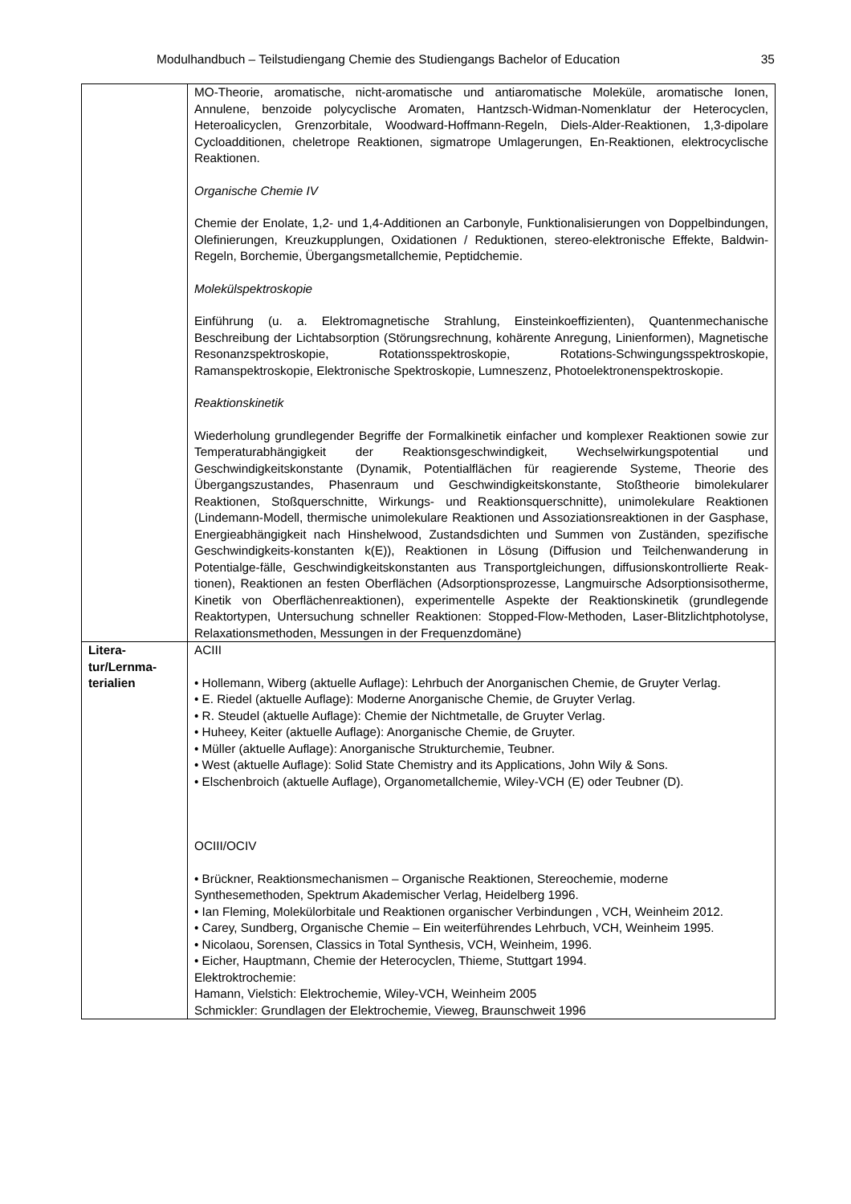Modulhandbuch – Teilstudiengang Chemie des Studiengangs Bachelor of Education 35
| | MO-Theorie, aromatische, nicht-aromatische und antiaromatische Moleküle, aromatische Ionen, Annulene, benzoide polycyclische Aromaten, Hantzsch-Widman-Nomenklatur der Heterocyclen, Heteroalicyclen, Grenzorbitale, Woodward-Hoffmann-Regeln, Diels-Alder-Reaktionen, 1,3-dipolare Cycloadditionen, cheletrope Reaktionen, sigmatrope Umlagerungen, En-Reaktionen, elektrocyclische Reaktionen. Organische Chemie IV Chemie der Enolate, 1,2- und 1,4-Additionen an Carbonyle, Funktionalisierungen von Doppelbindungen, Olefinierungen, Kreuzkupplungen, Oxidationen / Reduktionen, stereo-elektronische Effekte, Baldwin-Regeln, Borchemie, Übergangsmetallchemie, Peptidchemie. Molekülspektroskopie Einführung (u. a. Elektromagnetische Strahlung, Einsteinkoeffizienten), Quantenmechanische Beschreibung der Lichtabsorption (Störungsrechnung, kohärente Anregung, Linienformen), Magnetische Resonanzspektroskopie, Rotationsspektroskopie, Rotations-Schwingungsspektroskopie, Ramanspektroskopie, Elektronische Spektroskopie, Lumneszenz, Photoelektronenspektroskopie. Reaktionskinetik Wiederholung grundlegender Begriffe der Formalkinetik einfacher und komplexer Reaktionen sowie zur Temperaturabhängigkeit der Reaktionsgeschwindigkeit, Wechselwirkungspotential und Geschwindigkeitskonstante (Dynamik, Potentialflächen für reagierende Systeme, Theorie des Übergangszustandes, Phasenraum und Geschwindigkeitskonstante, Stoßtheorie bimolekularer Reaktionen, Stoßquerschnitte, Wirkungs- und Reaktionsquerschnitte), unimolekulare Reaktionen (Lindemann-Modell, thermische unimolekulare Reaktionen und Assoziationsreaktionen in der Gasphase, Energieabhängigkeit nach Hinshelwood, Zustandsdichten und Summen von Zuständen, spezifische Geschwindigkeits-konstanten k(E)), Reaktionen in Lösung (Diffusion und Teilchenwanderung in Potentialge-fälle, Geschwindigkeitskonstanten aus Transportgleichungen, diffusionskontrollierte Reak-tionen), Reaktionen an festen Oberflächen (Adsorptionsprozesse, Langmuirsche Adsorptionsisotherme, Kinetik von Oberflächenreaktionen), experimentelle Aspekte der Reaktionskinetik (grundlegende Reaktortypen, Untersuchung schneller Reaktionen: Stopped-Flow-Methoden, Laser-Blitzlichtphotolyse, Relaxationsmethoden, Messungen in der Frequenzdomäne) |
| Litera- tur/Lernma- terialien | ACIII • Hollemann, Wiberg (aktuelle Auflage): Lehrbuch der Anorganischen Chemie, de Gruyter Verlag. • E. Riedel (aktuelle Auflage): Moderne Anorganische Chemie, de Gruyter Verlag. • R. Steudel (aktuelle Auflage): Chemie der Nichtmetalle, de Gruyter Verlag. • Huheey, Keiter (aktuelle Auflage): Anorganische Chemie, de Gruyter. • Müller (aktuelle Auflage): Anorganische Strukturchemie, Teubner. • West (aktuelle Auflage): Solid State Chemistry and its Applications, John Wily & Sons. • Elschenbroich (aktuelle Auflage), Organometallchemie, Wiley-VCH (E) oder Teubner (D). OCIII/OCIV • Brückner, Reaktionsmechanismen – Organische Reaktionen, Stereochemie, moderne Synthesemethoden, Spektrum Akademischer Verlag, Heidelberg 1996. • Ian Fleming, Molekülorbitale und Reaktionen organischer Verbindungen , VCH, Weinheim 2012. • Carey, Sundberg, Organische Chemie – Ein weiterführendes Lehrbuch, VCH, Weinheim 1995. • Nicolaou, Sorensen, Classics in Total Synthesis, VCH, Weinheim, 1996. • Eicher, Hauptmann, Chemie der Heterocyclen, Thieme, Stuttgart 1994. Elektroktrochemie: Hamann, Vielstich: Elektrochemie, Wiley-VCH, Weinheim 2005 Schmickler: Grundlagen der Elektrochemie, Vieweg, Braunschweit 1996 |